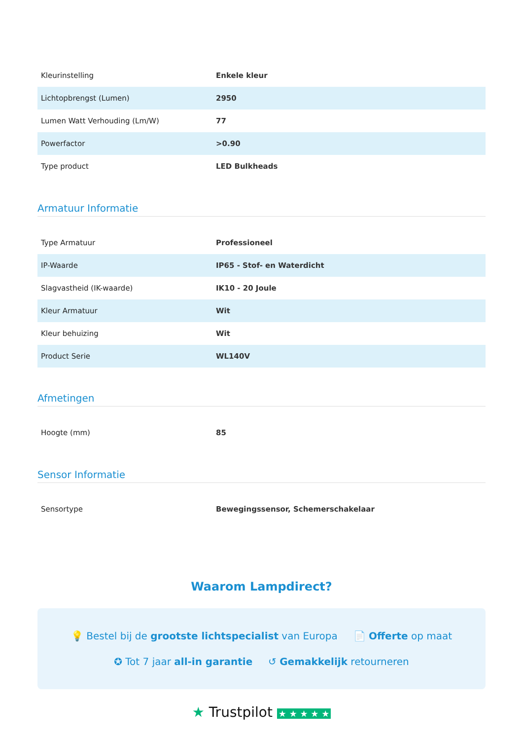| Kleurinstelling | Enkele kleur |
| Lichtopbrengst (Lumen) | 2950 |
| Lumen Watt Verhouding (Lm/W) | 77 |
| Powerfactor | >0.90 |
| Type product | LED Bulkheads |
Armatuur Informatie
| Type Armatuur | Professioneel |
| IP-Waarde | IP65 - Stof- en Waterdicht |
| Slagvastheid (IK-waarde) | IK10 - 20 Joule |
| Kleur Armatuur | Wit |
| Kleur behuizing | Wit |
| Product Serie | WL140V |
Afmetingen
| Hoogte (mm) | 85 |
Sensor Informatie
| Sensortype | Bewegingssensor, Schemerschakelaar |
Waarom Lampdirect?
💡 Bestel bij de grootste lichtspecialist van Europa 📄 Offerte op maat
✪ Tot 7 jaar all-in garantie ↺ Gemakkelijk retourneren
★ Trustpilot ★ ★ ★ ★ ★